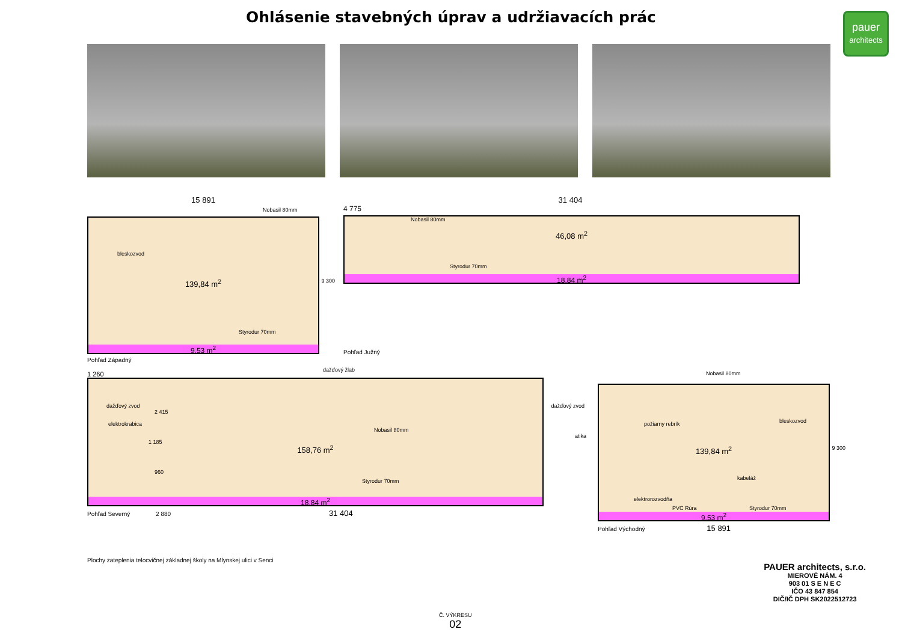Ohlásenie stavebných úprav a udržiavacích prác
pauer
architects
15 891
Nobasil 80mm
bleskozvod
139,84 m<sup>2</sup>
Styrodur 70mm
9 300
9,53 m<sup>2</sup>
Pohľad Západný
31 404
4 775
Nobasil 80mm
46,08 m<sup>2</sup>
Styrodur 70mm
18,84 m<sup>2</sup>
Pohľad Južný
1 260
dažďový žlab
dažďový zvod
elektrokrabica
2 415
1 185
960
Nobasil 80mm
158,76 m<sup>2</sup>
Styrodur 70mm
dažďový zvod
18,84 m<sup>2</sup>
Pohľad Severný 2 880 31 404
Nobasil 80mm
atika
požiarny rebrík bleskozvod
139,84 m<sup>2</sup>
kabeláž
elektrorozvodňa
PVC Rúra Styrodur 70mm
9 300
9,53 m<sup>2</sup>
Pohľad Východný 15 891
Plochy zateplenia telocvičnej základnej školy na Mlynskej ulici v Senci
Č. VÝKRESU
02
PAUER architects, s.r.o.
MIEROVÉ NÁM. 4
903 01 S E N E C
IČO 43 847 854
DIČ/IČ DPH SK2022512723